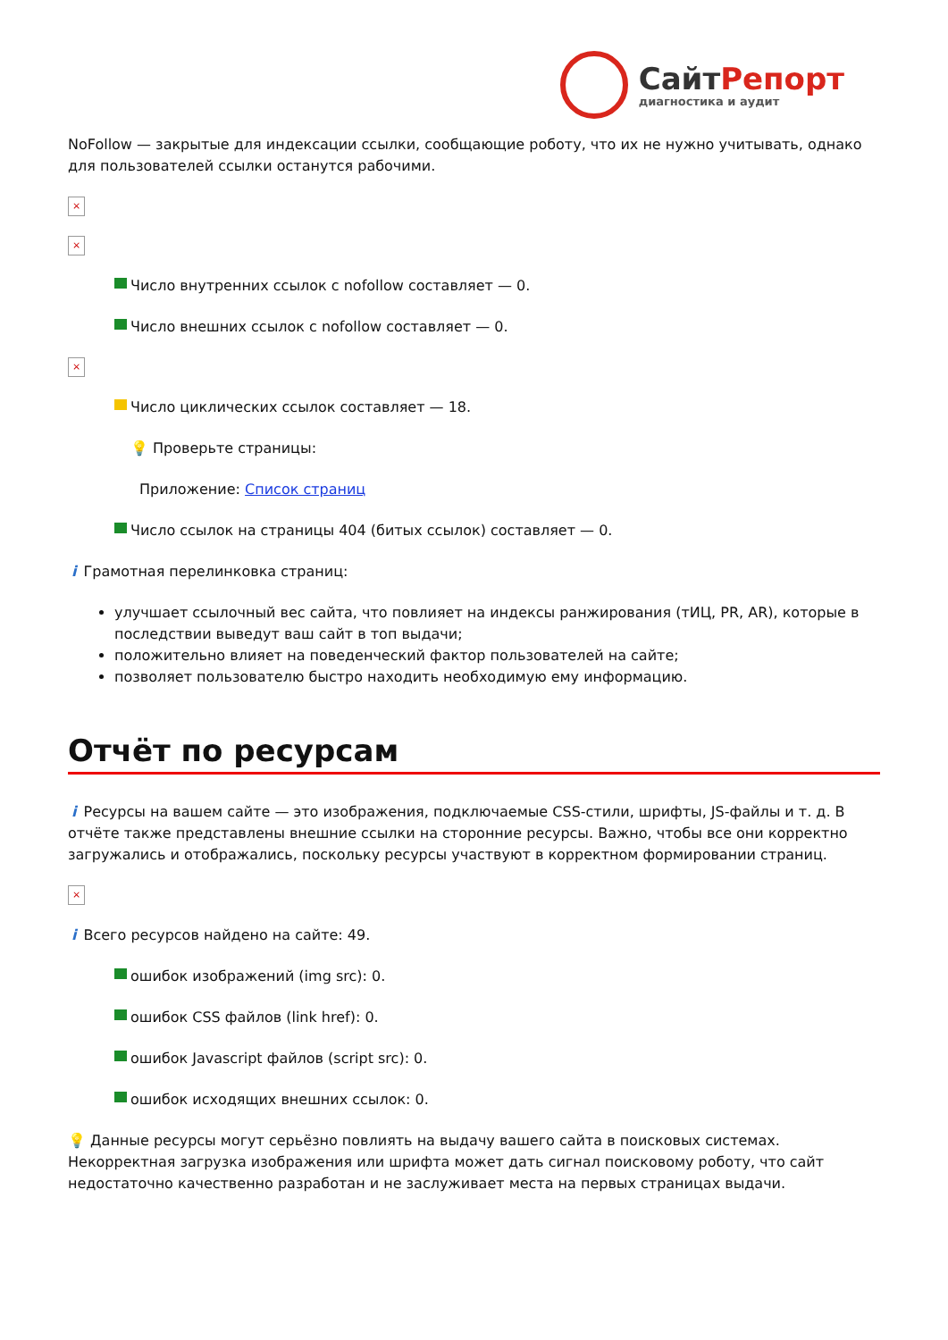Сайт Репорт
диагностика и аудит
NoFollow — закрытые для индексации ссылки, сообщающие роботу, что их не нужно учитывать, однако для пользователей ссылки останутся рабочими.
×
×
Число внутренних ссылок с nofollow составляет — 0.
Число внешних ссылок с nofollow составляет — 0.
×
Число циклических ссылок составляет — 18.
💡 Проверьте страницы:
Приложение: Список страниц
Число ссылок на страницы 404 (битых ссылок) составляет — 0.
i Грамотная перелинковка страниц:
улучшает ссылочный вес сайта, что повлияет на индексы ранжирования (тИЦ, PR, AR), которые в последствии выведут ваш сайт в топ выдачи;
положительно влияет на поведенческий фактор пользователей на сайте;
позволяет пользователю быстро находить необходимую ему информацию.
Отчёт по ресурсам
i Ресурсы на вашем сайте — это изображения, подключаемые CSS-стили, шрифты, JS-файлы и т. д. В отчёте также представлены внешние ссылки на сторонние ресурсы. Важно, чтобы все они корректно загружались и отображались, поскольку ресурсы участвуют в корректном формировании страниц.
×
i Всего ресурсов найдено на сайте: 49.
ошибок изображений (img src): 0.
ошибок CSS файлов (link href): 0.
ошибок Javascript файлов (script src): 0.
ошибок исходящих внешних ссылок: 0.
💡 Данные ресурсы могут серьёзно повлиять на выдачу вашего сайта в поисковых системах. Некорректная загрузка изображения или шрифта может дать сигнал поисковому роботу, что сайт недостаточно качественно разработан и не заслуживает места на первых страницах выдачи.